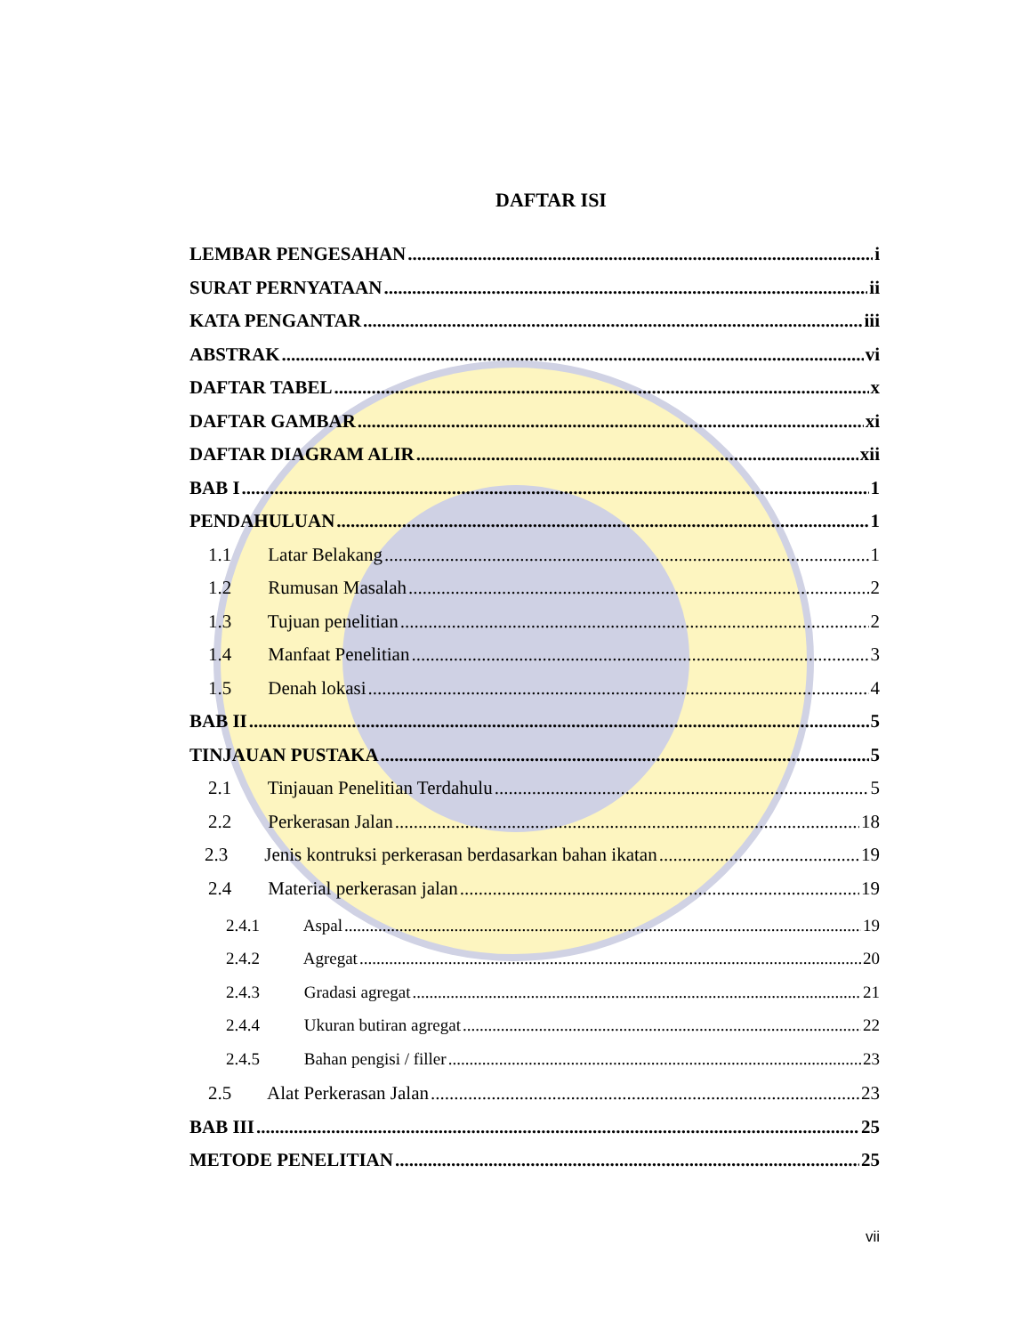DAFTAR ISI
LEMBAR PENGESAHAN i
SURAT PERNYATAAN ii
KATA PENGANTAR iii
ABSTRAK vi
DAFTAR TABEL x
DAFTAR GAMBAR xi
DAFTAR DIAGRAM ALIR xii
BAB I 1
PENDAHULUAN 1
1.1 Latar Belakang 1
1.2 Rumusan Masalah 2
1.3 Tujuan penelitian 2
1.4 Manfaat Penelitian 3
1.5 Denah lokasi 4
BAB II 5
TINJAUAN PUSTAKA 5
2.1 Tinjauan Penelitian Terdahulu 5
2.2 Perkerasan Jalan 18
2.3 Jenis kontruksi perkerasan berdasarkan bahan ikatan 19
2.4 Material perkerasan jalan 19
2.4.1 Aspal 19
2.4.2 Agregat 20
2.4.3 Gradasi agregat 21
2.4.4 Ukuran butiran agregat 22
2.4.5 Bahan pengisi / filler 23
2.5 Alat Perkerasan Jalan 23
BAB III 25
METODE PENELITIAN 25
vii